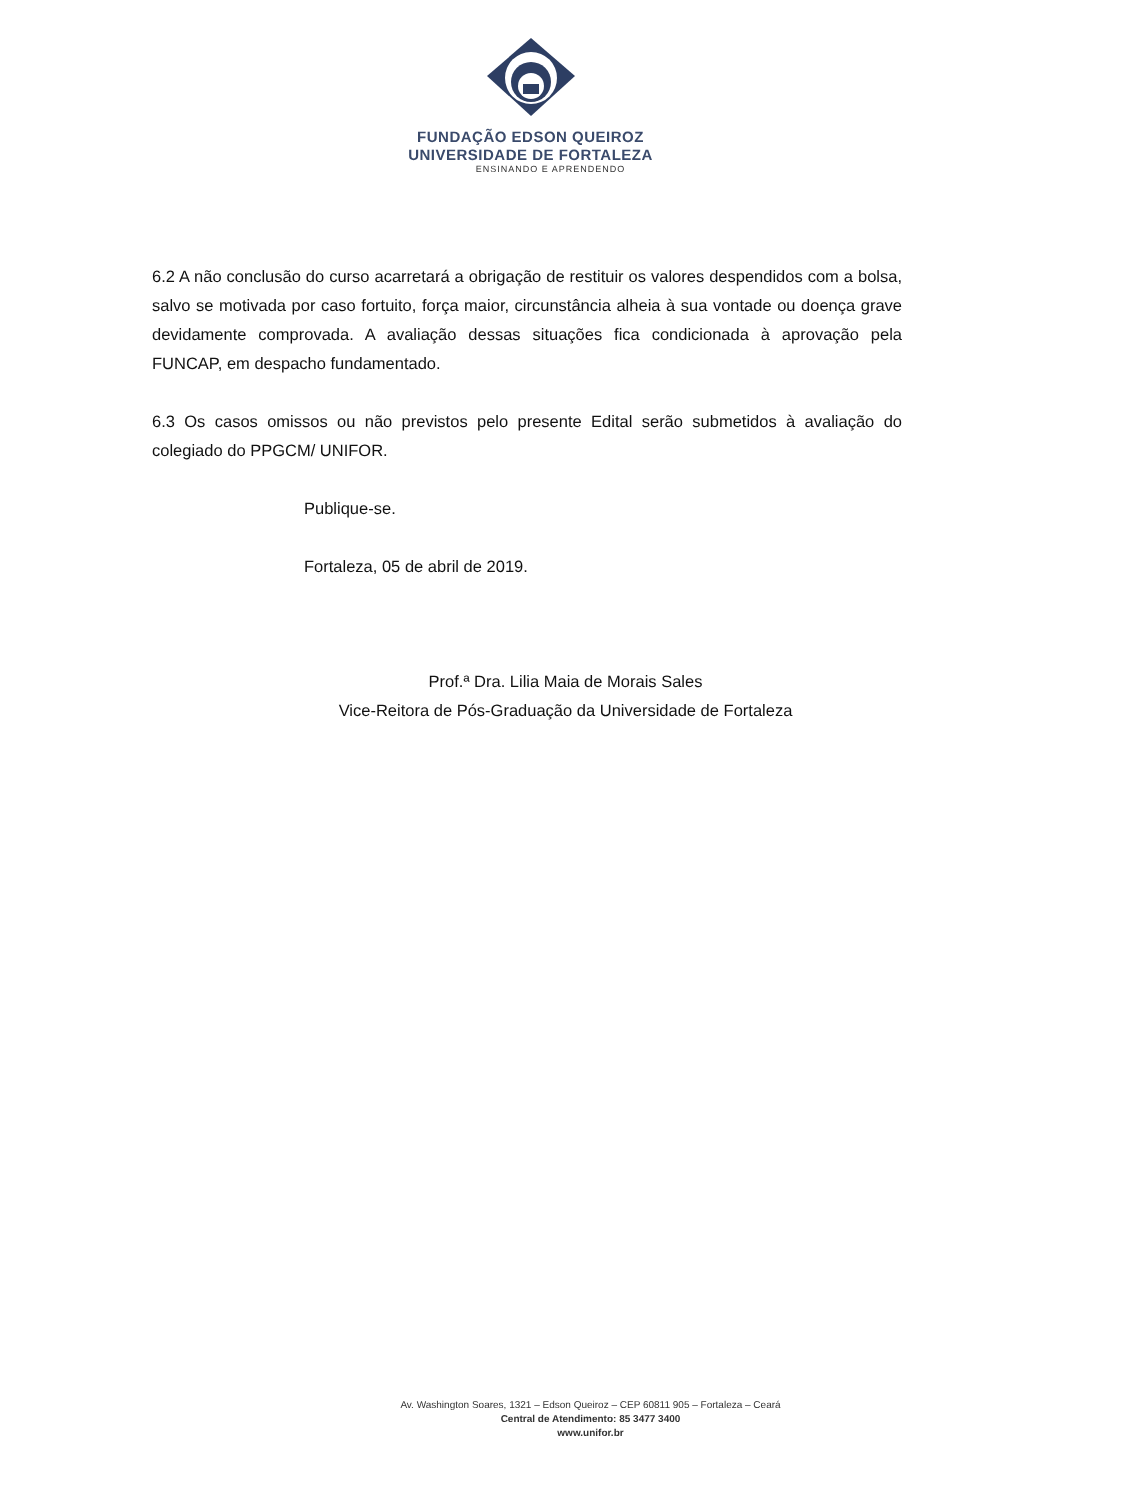FUNDAÇÃO EDSON QUEIROZ
UNIVERSIDADE DE FORTALEZA
ENSINANDO E APRENDENDO
6.2 A não conclusão do curso acarretará a obrigação de restituir os valores despendidos com a bolsa, salvo se motivada por caso fortuito, força maior, circunstância alheia à sua vontade ou doença grave devidamente comprovada. A avaliação dessas situações fica condicionada à aprovação pela FUNCAP, em despacho fundamentado.
6.3 Os casos omissos ou não previstos pelo presente Edital serão submetidos à avaliação do colegiado do PPGCM/ UNIFOR.
Publique-se.
Fortaleza, 05 de abril de 2019.
Prof.ª Dra. Lilia Maia de Morais Sales
Vice-Reitora de Pós-Graduação da Universidade de Fortaleza
Av. Washington Soares, 1321 – Edson Queiroz – CEP 60811 905 – Fortaleza – Ceará
Central de Atendimento: 85 3477 3400
www.unifor.br